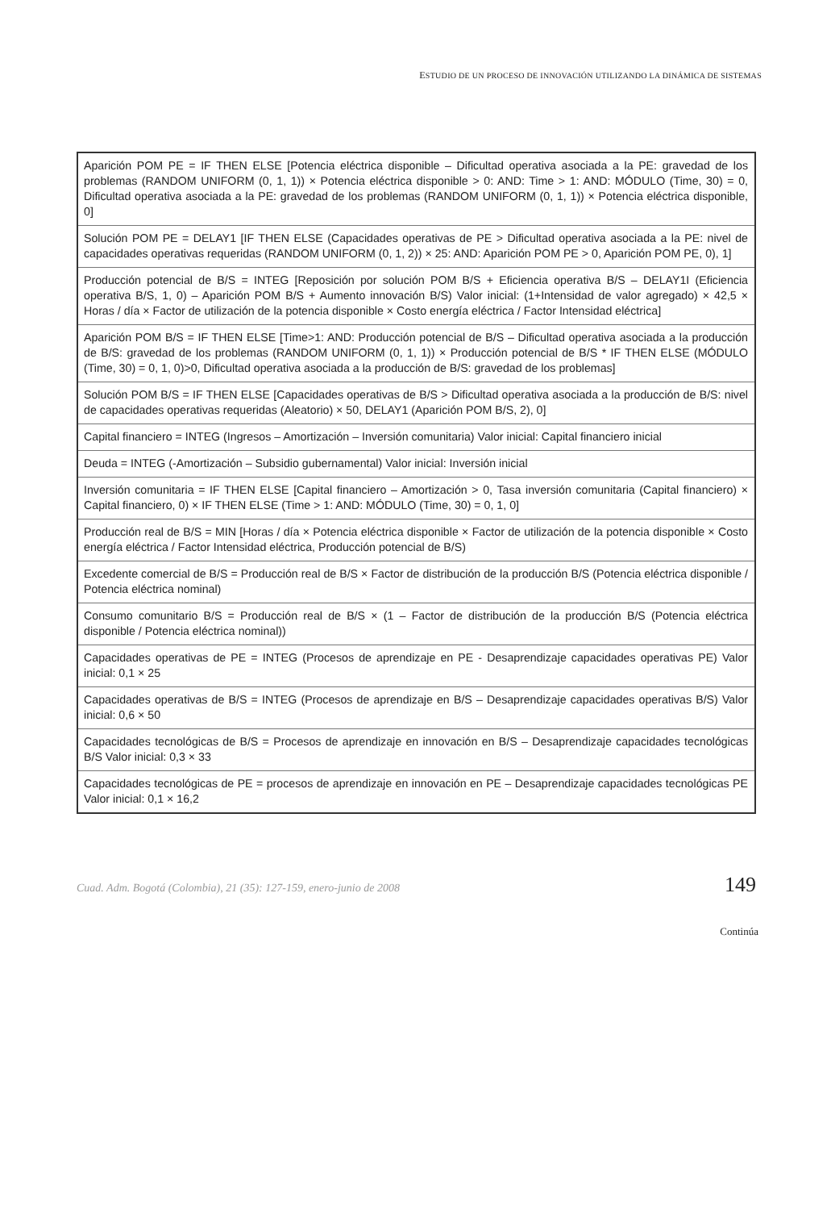ESTUDIO DE UN PROCESO DE INNOVACIÓN UTILIZANDO LA DINÁMICA DE SISTEMAS
| Aparición POM PE = IF THEN ELSE [Potencia eléctrica disponible – Dificultad operativa asociada a la PE: gravedad de los problemas (RANDOM UNIFORM (0, 1, 1)) × Potencia eléctrica disponible > 0: AND: Time > 1: AND: MÓDULO (Time, 30) = 0, Dificultad operativa asociada a la PE: gravedad de los problemas (RANDOM UNIFORM (0, 1, 1)) × Potencia eléctrica disponible, 0] |
| Solución POM PE = DELAY1 [IF THEN ELSE (Capacidades operativas de PE > Dificultad operativa asociada a la PE: nivel de capacidades operativas requeridas (RANDOM UNIFORM (0, 1, 2)) × 25: AND: Aparición POM PE > 0, Aparición POM PE, 0), 1] |
| Producción potencial de B/S = INTEG [Reposición por solución POM B/S + Eficiencia operativa B/S – DELAY1I (Eficiencia operativa B/S, 1, 0) – Aparición POM B/S + Aumento innovación B/S) Valor inicial: (1+Intensidad de valor agregado) × 42,5 × Horas / día × Factor de utilización de la potencia disponible × Costo energía eléctrica / Factor Intensidad eléctrica] |
| Aparición POM B/S = IF THEN ELSE [Time>1: AND: Producción potencial de B/S – Dificultad operativa asociada a la producción de B/S: gravedad de los problemas (RANDOM UNIFORM (0, 1, 1)) × Producción potencial de B/S * IF THEN ELSE (MÓDULO (Time, 30) = 0, 1, 0)>0, Dificultad operativa asociada a la producción de B/S: gravedad de los problemas] |
| Solución POM B/S = IF THEN ELSE [Capacidades operativas de B/S > Dificultad operativa asociada a la producción de B/S: nivel de capacidades operativas requeridas (Aleatorio) × 50, DELAY1 (Aparición POM B/S, 2), 0] |
| Capital financiero = INTEG (Ingresos – Amortización – Inversión comunitaria) Valor inicial: Capital financiero inicial |
| Deuda = INTEG (-Amortización – Subsidio gubernamental) Valor inicial: Inversión inicial |
| Inversión comunitaria = IF THEN ELSE [Capital financiero – Amortización > 0, Tasa inversión comunitaria (Capital financiero) × Capital financiero, 0) × IF THEN ELSE (Time > 1: AND: MÓDULO (Time, 30) = 0, 1, 0] |
| Producción real de B/S = MIN [Horas / día × Potencia eléctrica disponible × Factor de utilización de la potencia disponible × Costo energía eléctrica / Factor Intensidad eléctrica, Producción potencial de B/S) |
| Excedente comercial de B/S = Producción real de B/S × Factor de distribución de la producción B/S (Potencia eléctrica disponible / Potencia eléctrica nominal) |
| Consumo comunitario B/S = Producción real de B/S × (1 – Factor de distribución de la producción B/S (Potencia eléctrica disponible / Potencia eléctrica nominal)) |
| Capacidades operativas de PE = INTEG (Procesos de aprendizaje en PE - Desaprendizaje capacidades operativas PE) Valor inicial: 0,1 × 25 |
| Capacidades operativas de B/S = INTEG (Procesos de aprendizaje en B/S – Desaprendizaje capacidades operativas B/S) Valor inicial: 0,6 × 50 |
| Capacidades tecnológicas de B/S = Procesos de aprendizaje en innovación en B/S – Desaprendizaje capacidades tecnológicas B/S Valor inicial: 0,3 × 33 |
| Capacidades tecnológicas de PE = procesos de aprendizaje en innovación en PE – Desaprendizaje capacidades tecnológicas PE Valor inicial: 0,1 × 16,2 |
Continúa
Cuad. Adm. Bogotá (Colombia), 21 (35): 127-159, enero-junio de 2008 149